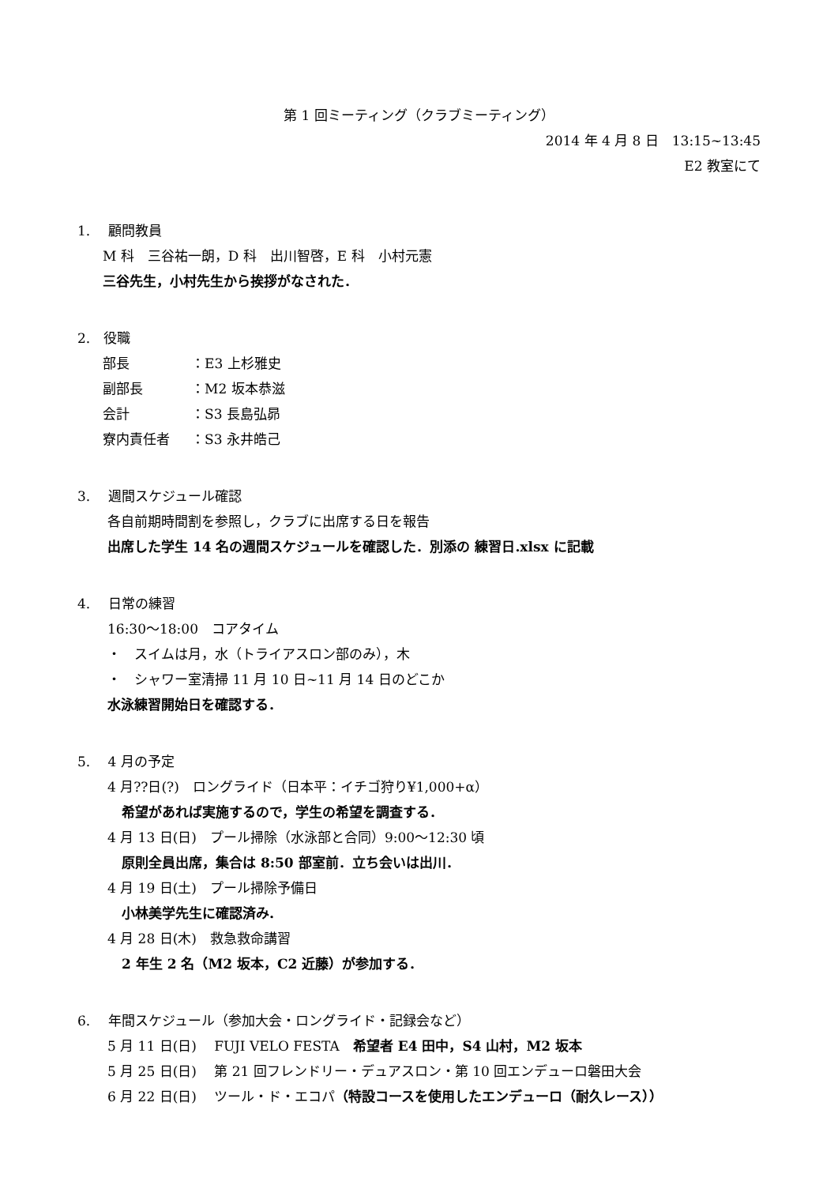第 1 回ミーティング（クラブミーティング）
2014 年 4 月 8 日　13:15~13:45
E2 教室にて
1.　 顧問教員
M 科　三谷祐一朗，D 科　出川智啓，E 科　小村元憲
三谷先生，小村先生から挨拶がなされた．
2.　役職
部長 ：E3 上杉雅史
副部長 ：M2 坂本恭滋
会計 ：S3 長島弘昴
寮内責任者 ：S3 永井皓己
3.　 週間スケジュール確認
各自前期時間割を参照し，クラブに出席する日を報告
出席した学生 14 名の週間スケジュールを確認した．別添の 練習日.xlsx に記載
4.　 日常の練習
16:30～18:00　コアタイム
・　スイムは月，水（トライアスロン部のみ），木
・　シャワー室清掃 11 月 10 日~11 月 14 日のどこか
水泳練習開始日を確認する．
5.　 4 月の予定
4 月??日(?)　ロングライド（日本平：イチゴ狩り¥1,000+α）
希望があれば実施するので，学生の希望を調査する．
4 月 13 日(日)　プール掃除（水泳部と合同）9:00～12:30 頃
原則全員出席，集合は 8:50 部室前．立ち会いは出川．
4 月 19 日(土)　プール掃除予備日
小林美学先生に確認済み．
4 月 28 日(木)　救急救命講習
2 年生 2 名（M2 坂本，C2 近藤）が参加する．
6.　 年間スケジュール（参加大会・ロングライド・記録会など）
5 月 11 日(日)　 FUJI VELO FESTA　希望者 E4 田中，S4 山村，M2 坂本
5 月 25 日(日)　 第 21 回フレンドリー・デュアスロン・第 10 回エンデューロ磐田大会
6 月 22 日(日)　 ツール・ド・エコパ（特設コースを使用したエンデューロ（耐久レース））